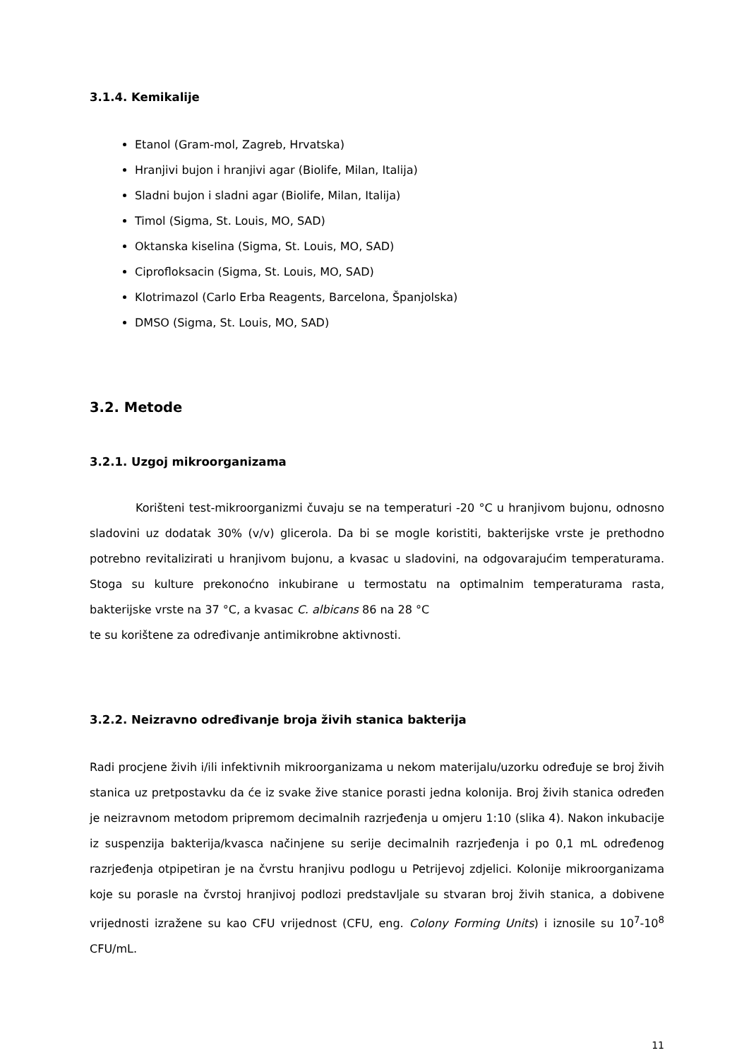3.1.4. Kemikalije
Etanol (Gram-mol, Zagreb, Hrvatska)
Hranjivi bujon i hranjivi agar (Biolife, Milan, Italija)
Sladni bujon i sladni agar (Biolife, Milan, Italija)
Timol (Sigma, St. Louis, MO, SAD)
Oktanska kiselina (Sigma, St. Louis, MO, SAD)
Ciprofloksacin (Sigma, St. Louis, MO, SAD)
Klotrimazol (Carlo Erba Reagents, Barcelona, Španjolska)
DMSO (Sigma, St. Louis, MO, SAD)
3.2. Metode
3.2.1. Uzgoj mikroorganizama
Korišteni test-mikroorganizmi čuvaju se na temperaturi -20 °C u hranjivom bujonu, odnosno sladovini uz dodatak 30% (v/v) glicerola. Da bi se mogle koristiti, bakterijske vrste je prethodno potrebno revitalizirati u hranjivom bujonu, a kvasac u sladovini, na odgovarajućim temperaturama. Stoga su kulture prekonoćno inkubirane u termostatu na optimalnim temperaturama rasta, bakterijske vrste na 37 °C, a kvasac C. albicans 86 na 28 °C
te su korištene za određivanje antimikrobne aktivnosti.
3.2.2. Neizravno određivanje broja živih stanica bakterija
Radi procjene živih i/ili infektivnih mikroorganizama u nekom materijalu/uzorku određuje se broj živih stanica uz pretpostavku da će iz svake žive stanice porasti jedna kolonija. Broj živih stanica određen je neizravnom metodom pripremom decimalnih razrjeđenja u omjeru 1:10 (slika 4). Nakon inkubacije iz suspenzija bakterija/kvasca načinjene su serije decimalnih razrjeđenja i po 0,1 mL određenog razrjeđenja otpipetiran je na čvrstu hranjivu podlogu u Petrijevoj zdjelici. Kolonije mikroorganizama koje su porasle na čvrstoj hranjivoj podlozi predstavljale su stvaran broj živih stanica, a dobivene vrijednosti izražene su kao CFU vrijednost (CFU, eng. Colony Forming Units) i iznosile su 10<sup>7</sup>-10<sup>8</sup> CFU/mL.
11